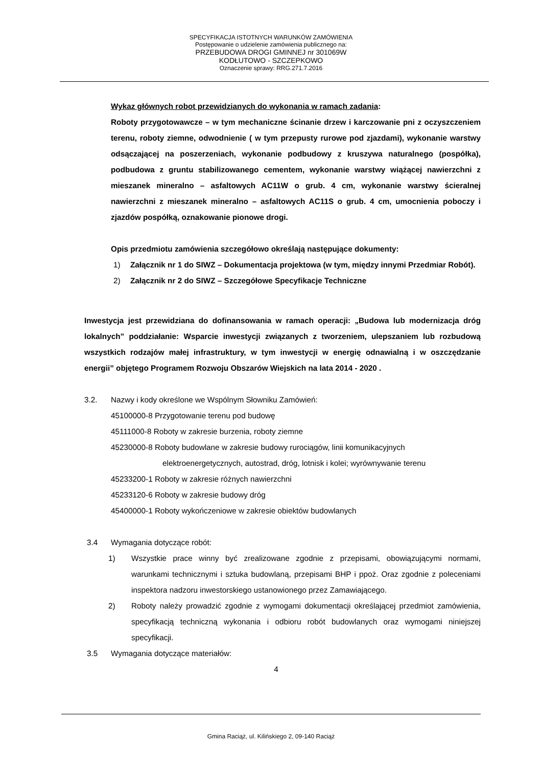SPECYFIKACJA ISTOTNYCH WARUNKÓW ZAMÓWIENIA
Postępowanie o udzielenie zamówienia publicznego na:
PRZEBUDOWA DROGI GMINNEJ nr 301069W
KODŁUTOWO - SZCZEPKOWO
Oznaczenie sprawy: RRG.271.7.2016
Wykaz głównych robot przewidzianych do wykonania w ramach zadania:
Roboty przygotowawcze – w tym mechaniczne ścinanie drzew i karczowanie pni z oczyszczeniem terenu, roboty ziemne, odwodnienie ( w tym przepusty rurowe pod zjazdami), wykonanie warstwy odsączającej na poszerzeniach, wykonanie podbudowy z kruszywa naturalnego (pospółka), podbudowa z gruntu stabilizowanego cementem, wykonanie warstwy wiążącej nawierzchni z mieszanek mineralno – asfaltowych AC11W o grub. 4 cm, wykonanie warstwy ścieralnej nawierzchni z mieszanek mineralno – asfaltowych AC11S o grub. 4 cm, umocnienia poboczy i zjazdów pospółką, oznakowanie pionowe drogi.
Opis przedmiotu zamówienia szczegółowo określają następujące dokumenty:
1) Załącznik nr 1 do SIWZ – Dokumentacja projektowa (w tym, między innymi Przedmiar Robót).
2) Załącznik nr 2 do SIWZ – Szczegółowe Specyfikacje Techniczne
Inwestycja jest przewidziana do dofinansowania w ramach operacji: „Budowa lub modernizacja dróg lokalnych” poddziałanie: Wsparcie inwestycji związanych z tworzeniem, ulepszaniem lub rozbudową wszystkich rodzajów małej infrastruktury, w tym inwestycji w energię odnawialną i w oszczędzanie energii” objętego Programem Rozwoju Obszarów Wiejskich na lata 2014 - 2020 .
3.2. Nazwy i kody określone we Wspólnym Słowniku Zamówień:
45100000-8 Przygotowanie terenu pod budowę
45111000-8 Roboty w zakresie burzenia, roboty ziemne
45230000-8 Roboty budowlane w zakresie budowy rurociągów, linii komunikacyjnych
elektroenergetycznych, autostrad, dróg, lotnisk i kolei; wyrównywanie terenu
45233200-1 Roboty w zakresie różnych nawierzchni
45233120-6 Roboty w zakresie budowy dróg
45400000-1 Roboty wykończeniowe w zakresie obiektów budowlanych
3.4 Wymagania dotyczące robót:
1) Wszystkie prace winny być zrealizowane zgodnie z przepisami, obowiązującymi normami, warunkami technicznymi i sztuka budowlaną, przepisami BHP i ppoż. Oraz zgodnie z poleceniami inspektora nadzoru inwestorskiego ustanowionego przez Zamawiającego.
2) Roboty należy prowadzić zgodnie z wymogami dokumentacji określającej przedmiot zamówienia, specyfikacją techniczną wykonania i odbioru robót budowlanych oraz wymogami niniejszej specyfikacji.
3.5 Wymagania dotyczące materiałów:
4
Gmina Raciąż, ul. Kilińskiego 2, 09-140 Raciąż